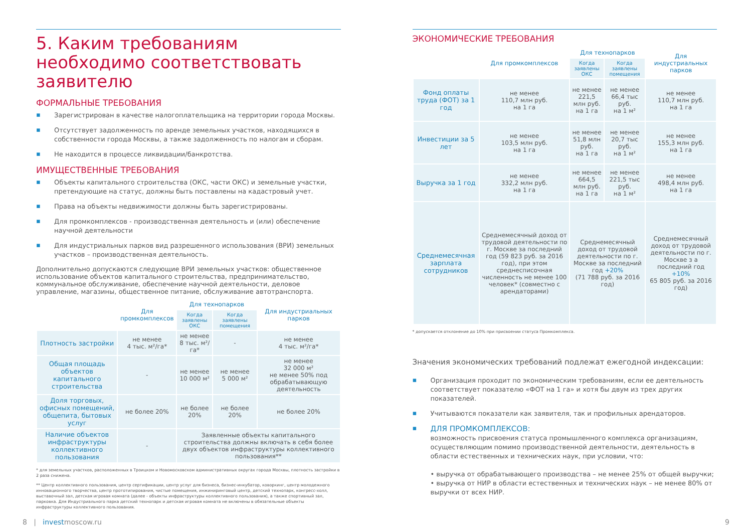5. Каким требованиям необходимо соответствовать заявителю
ФОРМАЛЬНЫЕ ТРЕБОВАНИЯ
▪ Зарегистрирован в качестве налогоплательщика на территории города Москвы.
▪ Отсутствует задолженность по аренде земельных участков, находящихся в собственности города Москвы, а также задолженность по налогам и сборам.
▪ Не находится в процессе ликвидации/банкротства.
ИМУЩЕСТВЕННЫЕ ТРЕБОВАНИЯ
▪ Объекты капитального строительства (ОКС, части ОКС) и земельные участки, претендующие на статус, должны быть поставлены на кадастровый учет.
▪ Права на объекты недвижимости должны быть зарегистрированы.
▪ Для промкомплексов - производственная деятельность и (или) обеспечение научной деятельности
▪ Для индустриальных парков вид разрешенного использования (ВРИ) земельных участков – производственная деятельность.
Дополнительно допускаются следующие ВРИ земельных участков: общественное использование объектов капитального строительства, предпринимательство, коммунальное обслуживание, обеспечение научной деятельности, деловое управление, магазины, общественное питание, обслуживание автотранспорта.
| | Для промкомплексов | Для технопарков | | Для индустриальных парков |
| --- | --- | --- | --- | --- |
| | | Когда заявлены ОКС | Когда заявлены помещения | |
| Плотность застройки | не менее 4 тыс. м²/га* | не менее 8 тыс. м²/га* | - | не менее 4 тыс. м²/га* |
| Общая площадь объектов капитального строительства | - | не менее 10 000 м² | не менее 5 000 м² | не менее 32 000 м² не менее 50% под обрабатывающую деятельность |
| Доля торговых, офисных помещений, общепита, бытовых услуг | не более 20% | не более 20% | не более 20% | не более 20% |
| Наличие объектов инфраструктуры коллективного пользования | - | Заявленные объекты капитального строительства должны включать в себя более двух объектов инфраструктуры коллективного пользования** | | |
* для земельных участков, расположенных в Троицком и Новомосковском административных округах города Москвы, плотность застройки в 2 раза снижена.
** Центр коллективного пользования, центр сертификации, центр услуг для бизнеса, бизнес-инкубатор, коворкинг, центр молодежного инновационного творчества, центр прототипирования, чистые помещения, инжиниринговый центр, детский технопарк, конгресс-холл, выставочный зал, детская игровая комната (далее - объекты инфраструктуры коллективного пользования), а также спортивный зал, парковка. Для Индустриального парка детский технопарк и детская игровая комната не включены в обязательные объекты инфраструктуры коллективного пользования.
ЭКОНОМИЧЕСКИЕ ТРЕБОВАНИЯ
| | Для промкомплексов | Для технопарков | | Для индустриальных парков |
| --- | --- | --- | --- | --- |
| | | Когда заявлены ОКС | Когда заявлены помещения | |
| Фонд оплаты труда (ФОТ) за 1 год | не менее 110,7 млн руб. на 1 га | не менее 221,5 млн руб. на 1 га | не менее 66,4 тыс руб. на 1 м² | не менее 110,7 млн руб. на 1 га |
| Инвестиции за 5 лет | не менее 103,5 млн руб. на 1 га | не менее 51,8 млн руб. на 1 га | не менее 20,7 тыс руб. на 1 м² | не менее 155,3 млн руб. на 1 га |
| Выручка за 1 год | не менее 332,2 млн руб. на 1 га | не менее 664,5 млн руб. на 1 га | не менее 221,5 тыс руб. на 1 м² | не менее 498,4 млн руб. на 1 га |
| Среднемесячная зарплата сотрудников | Среднемесячный доход от трудовой деятельности по г. Москве за последний год (59 823 руб. за 2016 год), при этом среднесписочная численность не менее 100 человек* (совместно с арендаторами) | Среднемесячный доход от трудовой деятельности по г. Москве за последний год +20% (71 788 руб. за 2016 год) | | Среднемесячный доход от трудовой деятельности по г. Москве з а последний год +10% 65 805 руб. за 2016 год) |
* допускается отклонение до 10% при присвоении статуса Промкомплекса.
Значения экономических требований подлежат ежегодной индексации:
▪ Организация проходит по экономическим требованиям, если ее деятельность соответствует показателю «ФОТ на 1 га» и хотя бы двум из трех других показателей.
▪ Учитываются показатели как заявителя, так и профильных арендаторов.
▪ ДЛЯ ПРОМКОМПЛЕКСОВ:
возможность присвоения статуса промышленного комплекса организациям, осуществляющим помимо производственной деятельности, деятельность в области естественных и технических наук, при условии, что:
• выручка от обрабатывающего производства – не менее 25% от общей выручки;
• выручка от НИР в области естественных и технических наук – не менее 80% от выручки от всех НИР.
8 | investmoscow.ru 9